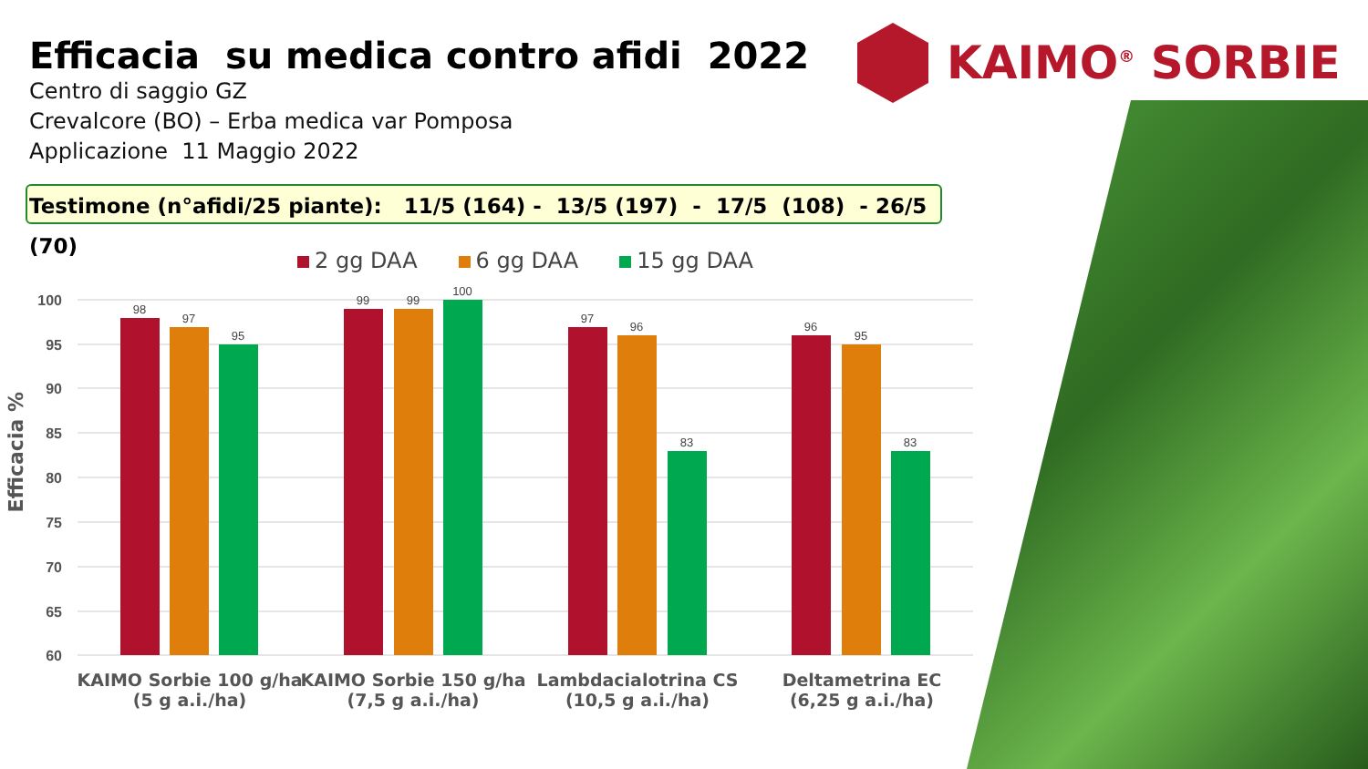Efficacia su medica contro afidi 2022
Centro di saggio GZ
Crevalcore (BO) – Erba medica var Pomposa
Applicazione 11 Maggio 2022
KAIMO<sup>®</sup> SORBIE
Testimone (n°afidi/25 piante): 11/5 (164) - 13/5 (197) - 17/5 (108) - 26/5 (70)
2 gg DAA 6 gg DAA 15 gg DAA
Efficacia %
100
95
90
85
80
75
70
65
60
98
97
95
99
99
100
97
96
83
96
95
83
KAIMO Sorbie 100 g/ha
(5 g a.i./ha)
KAIMO Sorbie 150 g/ha
(7,5 g a.i./ha)
Lambdacialotrina CS
(10,5 g a.i./ha)
Deltametrina EC
(6,25 g a.i./ha)